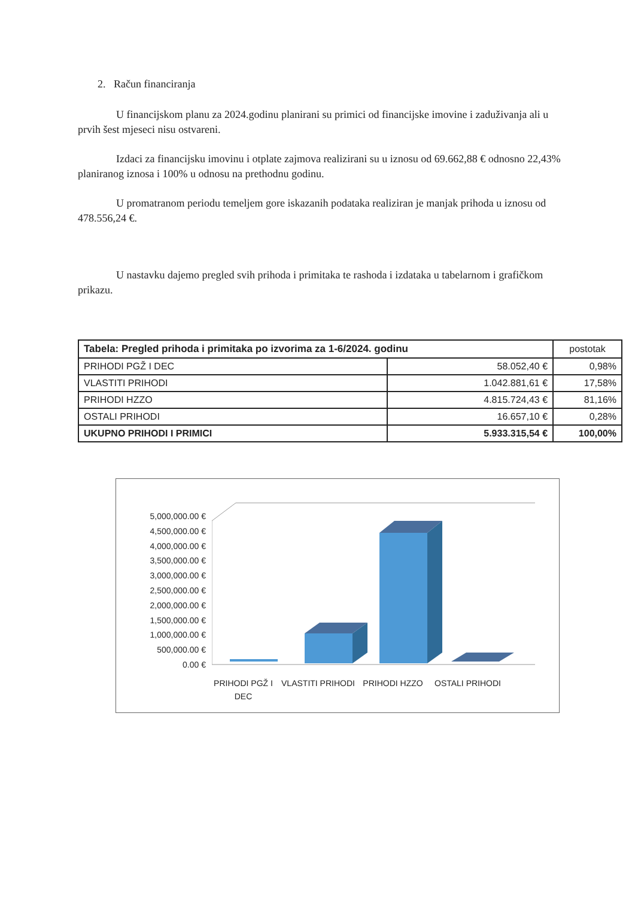2. Račun financiranja
U financijskom planu za 2024.godinu planirani su primici od financijske imovine i zaduživanja ali u prvih šest mjeseci nisu ostvareni.
Izdaci za financijsku imovinu i otplate zajmova realizirani su u iznosu od 69.662,88 € odnosno 22,43% planiranog iznosa i 100% u odnosu na prethodnu godinu.
U promatranom periodu temeljem gore iskazanih podataka realiziran je manjak prihoda u iznosu od 478.556,24 €.
U nastavku dajemo pregled svih prihoda i primitaka te rashoda i izdataka u tabelarnom i grafičkom prikazu.
| Tabela: Pregled prihoda i primitaka po izvorima za 1-6/2024. godinu | | postotak |
| PRIHODI PGŽ I DEC | 58.052,40 € | 0,98% |
| VLASTITI PRIHODI | 1.042.881,61 € | 17,58% |
| PRIHODI HZZO | 4.815.724,43 € | 81,16% |
| OSTALI PRIHODI | 16.657,10 € | 0,28% |
| UKUPNO PRIHODI I PRIMICI | 5.933.315,54 € | 100,00% |
5,000,000.00 €
4,500,000.00 €
4,000,000.00 €
3,500,000.00 €
3,000,000.00 €
2,500,000.00 €
2,000,000.00 €
1,500,000.00 €
1,000,000.00 €
500,000.00 €
0.00 €
PRIHODI PGŽ I DEC
VLASTITI PRIHODI
PRIHODI HZZO OSTALI PRIHODI